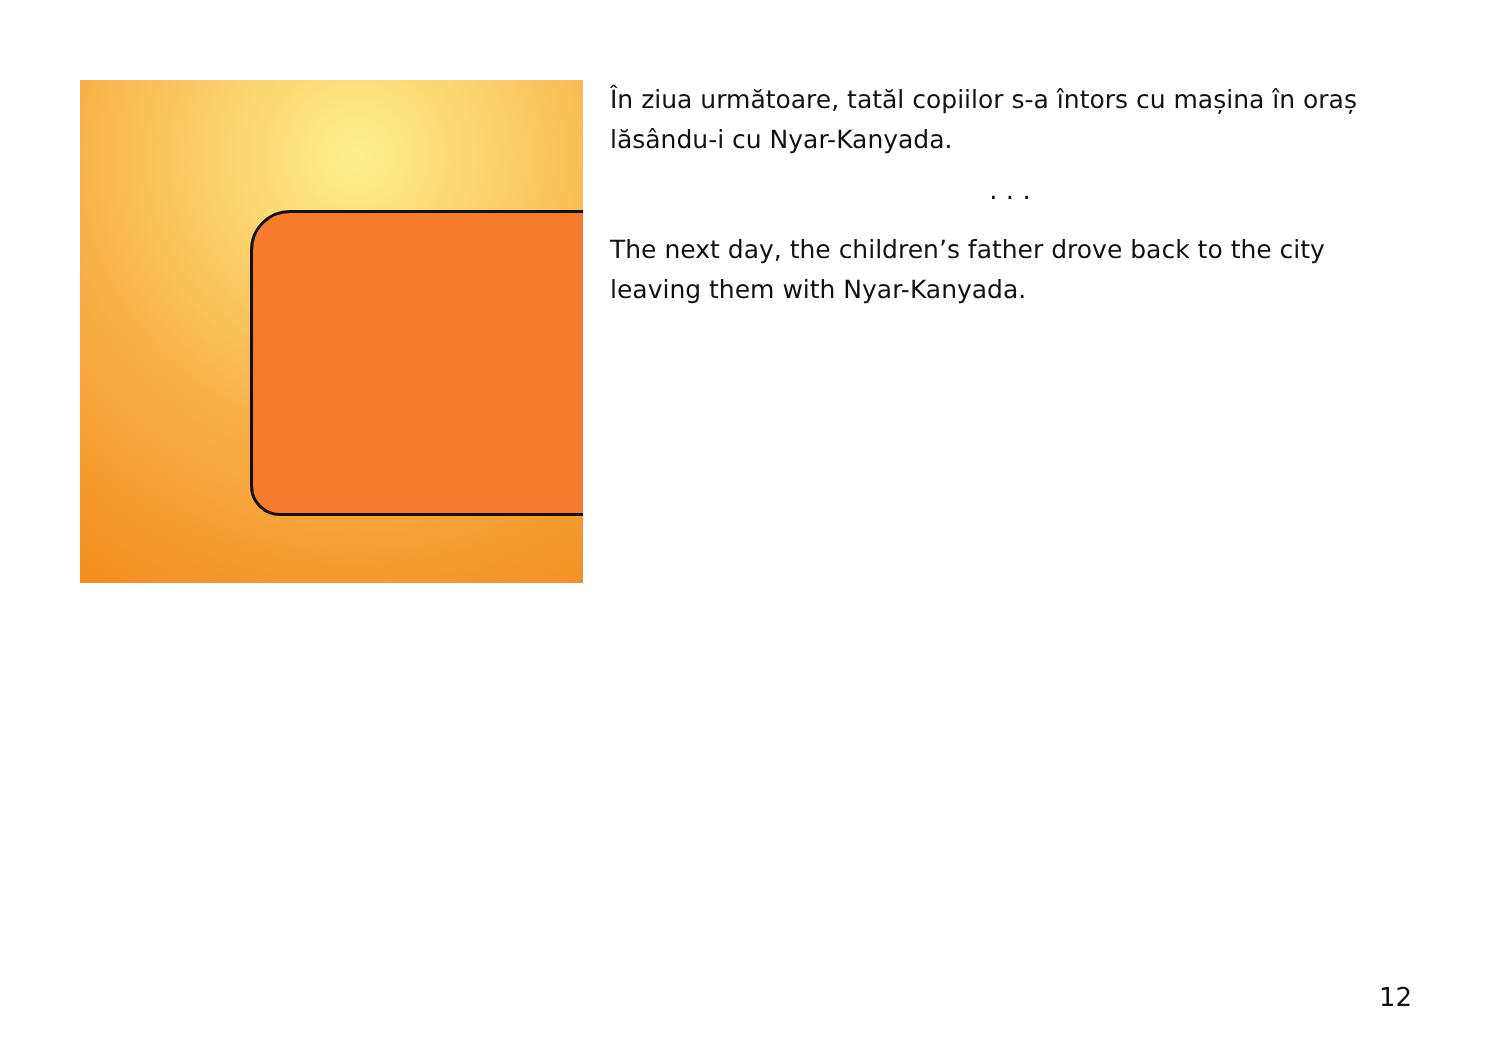În ziua următoare, tatăl copiilor s-a întors cu mașina în oraș lăsându-i cu Nyar-Kanyada.
. . .
The next day, the children’s father drove back to the city leaving them with Nyar-Kanyada.
12